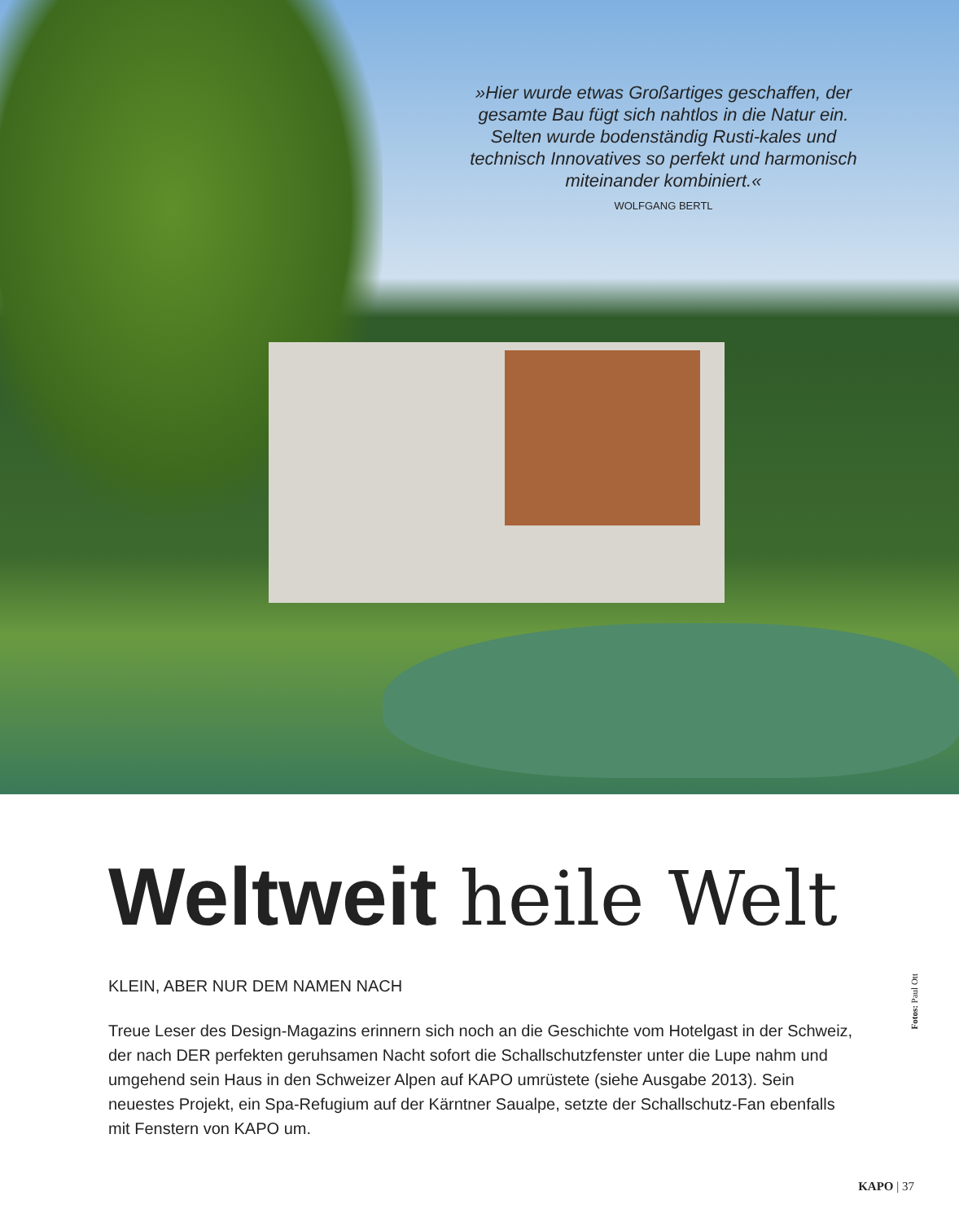»Hier wurde etwas Großartiges geschaffen, der gesamte Bau fügt sich nahtlos in die Natur ein. Selten wurde bodenständig Rusti-kales und technisch Innovatives so perfekt und harmonisch miteinander kombiniert.«
WOLFGANG BERTL
Weltweit heile Welt
KLEIN, ABER NUR DEM NAMEN NACH
Treue Leser des Design-Magazins erinnern sich noch an die Geschichte vom Hotelgast in der Schweiz, der nach DER perfekten geruhsamen Nacht sofort die Schallschutzfenster unter die Lupe nahm und umgehend sein Haus in den Schweizer Alpen auf KAPO umrüstete (siehe Ausgabe 2013). Sein neuestes Projekt, ein Spa-Refugium auf der Kärntner Saualpe, setzte der Schallschutz-Fan ebenfalls mit Fenstern von KAPO um.
Fotos: Paul Ott
KAPO | 37